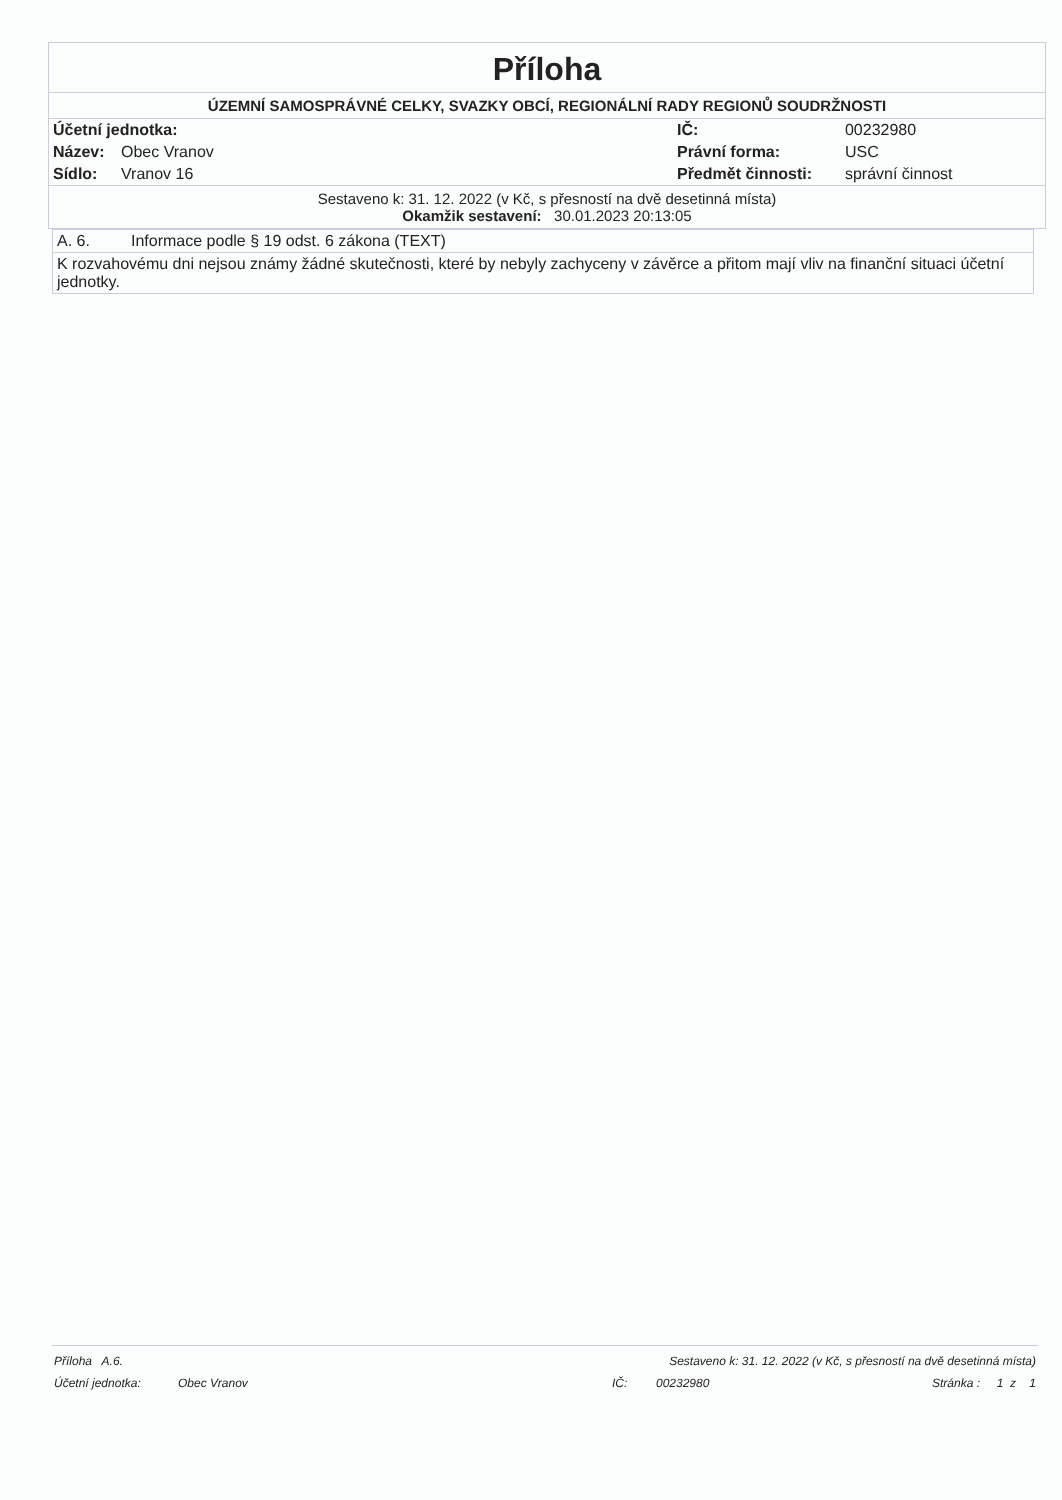Příloha
ÚZEMNÍ SAMOSPRÁVNÉ CELKY, SVAZKY OBCÍ, REGIONÁLNÍ RADY REGIONŮ SOUDRŽNOSTI
| Účetní jednotka: | | IČ: | 00232980 |
| Název: | Obec Vranov | Právní forma: | USC |
| Sídlo: | Vranov 16 | Předmět činnosti: | správní činnost |
Sestaveno k: 31. 12. 2022 (v Kč, s přesností na dvě desetinná místa)
Okamžik sestavení: 30.01.2023 20:13:05
| A. 6. | Informace podle § 19 odst. 6 zákona (TEXT) |
| K rozvahovému dni nejsou známy žádné skutečnosti, které by nebyly zachyceny v závěrce a přitom mají vliv na finanční situaci účetní jednotky. | |
| Příloha A.6. | | Sestaveno k: 31. 12. 2022 (v Kč, s přesností na dvě desetinná místa) | | |
| Účetní jednotka: | Obec Vranov | IČ: | 00232980 | Stránka : 1 z 1 |